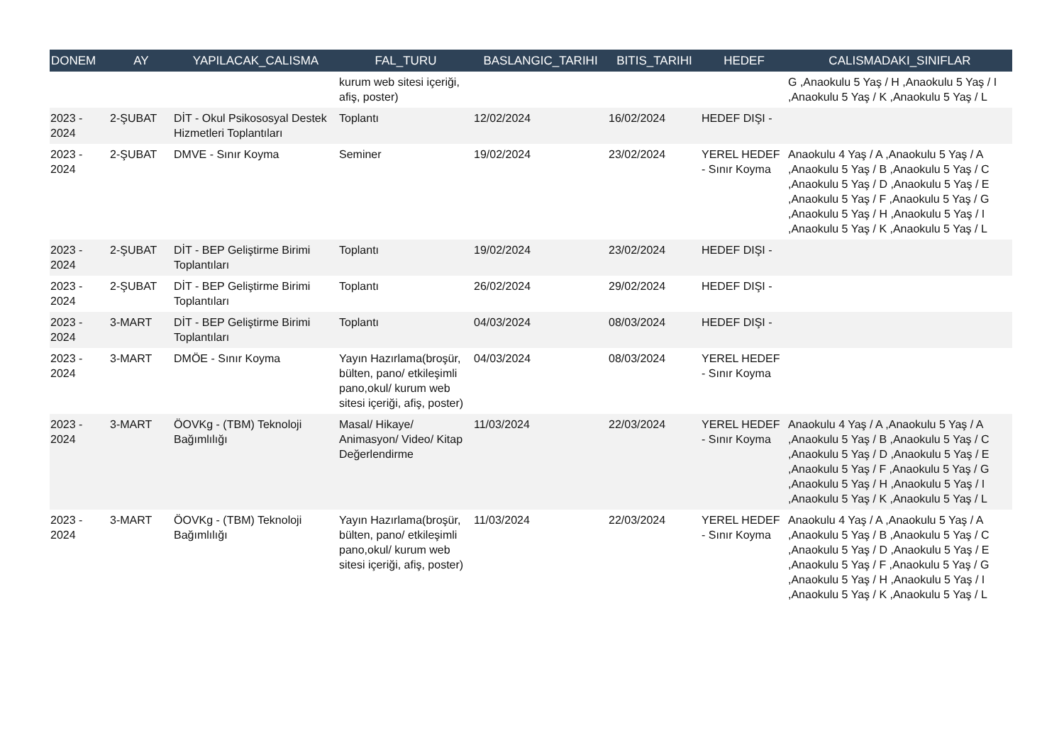| DONEM | AY | YAPILACAK_CALISMA | FAL_TURU | BASLANGIC_TARIHI | BITIS_TARIHI | HEDEF | CALISMADAKI_SINIFLAR |
| --- | --- | --- | --- | --- | --- | --- | --- |
| | | | kurum web sitesi içeriği, afiş, poster) | | | | G ,Anaokulu 5 Yaş / H ,Anaokulu 5 Yaş / I ,Anaokulu 5 Yaş / K ,Anaokulu 5 Yaş / L |
| 2023 - 2024 | 2-ŞUBAT | DİT - Okul Psikososyal Destek Hizmetleri Toplantıları | Toplantı | 12/02/2024 | 16/02/2024 | HEDEF DIŞI - | |
| 2023 - 2024 | 2-ŞUBAT | DMVE - Sınır Koyma | Seminer | 19/02/2024 | 23/02/2024 | YEREL HEDEF - Sınır Koyma | Anaokulu 4 Yaş / A ,Anaokulu 5 Yaş / A ,Anaokulu 5 Yaş / B ,Anaokulu 5 Yaş / C ,Anaokulu 5 Yaş / D ,Anaokulu 5 Yaş / E ,Anaokulu 5 Yaş / F ,Anaokulu 5 Yaş / G ,Anaokulu 5 Yaş / H ,Anaokulu 5 Yaş / I ,Anaokulu 5 Yaş / K ,Anaokulu 5 Yaş / L |
| 2023 - 2024 | 2-ŞUBAT | DİT - BEP Geliştirme Birimi Toplantıları | Toplantı | 19/02/2024 | 23/02/2024 | HEDEF DIŞI - | |
| 2023 - 2024 | 2-ŞUBAT | DİT - BEP Geliştirme Birimi Toplantıları | Toplantı | 26/02/2024 | 29/02/2024 | HEDEF DIŞI - | |
| 2023 - 2024 | 3-MART | DİT - BEP Geliştirme Birimi Toplantıları | Toplantı | 04/03/2024 | 08/03/2024 | HEDEF DIŞI - | |
| 2023 - 2024 | 3-MART | DMÖE - Sınır Koyma | Yayın Hazırlama(broşür, bülten, pano/ etkileşimli pano,okul/ kurum web sitesi içeriği, afiş, poster) | 04/03/2024 | 08/03/2024 | YEREL HEDEF - Sınır Koyma | |
| 2023 - 2024 | 3-MART | ÖOVKg - (TBM) Teknoloji Bağımlılığı | Masal/ Hikaye/ Animasyon/ Video/ Kitap Değerlendirme | 11/03/2024 | 22/03/2024 | YEREL HEDEF - Sınır Koyma | Anaokulu 4 Yaş / A ,Anaokulu 5 Yaş / A ,Anaokulu 5 Yaş / B ,Anaokulu 5 Yaş / C ,Anaokulu 5 Yaş / D ,Anaokulu 5 Yaş / E ,Anaokulu 5 Yaş / F ,Anaokulu 5 Yaş / G ,Anaokulu 5 Yaş / H ,Anaokulu 5 Yaş / I ,Anaokulu 5 Yaş / K ,Anaokulu 5 Yaş / L |
| 2023 - 2024 | 3-MART | ÖOVKg - (TBM) Teknoloji Bağımlılığı | Yayın Hazırlama(broşür, bülten, pano/ etkileşimli pano,okul/ kurum web sitesi içeriği, afiş, poster) | 11/03/2024 | 22/03/2024 | YEREL HEDEF - Sınır Koyma | Anaokulu 4 Yaş / A ,Anaokulu 5 Yaş / A ,Anaokulu 5 Yaş / B ,Anaokulu 5 Yaş / C ,Anaokulu 5 Yaş / D ,Anaokulu 5 Yaş / E ,Anaokulu 5 Yaş / F ,Anaokulu 5 Yaş / G ,Anaokulu 5 Yaş / H ,Anaokulu 5 Yaş / I ,Anaokulu 5 Yaş / K ,Anaokulu 5 Yaş / L |